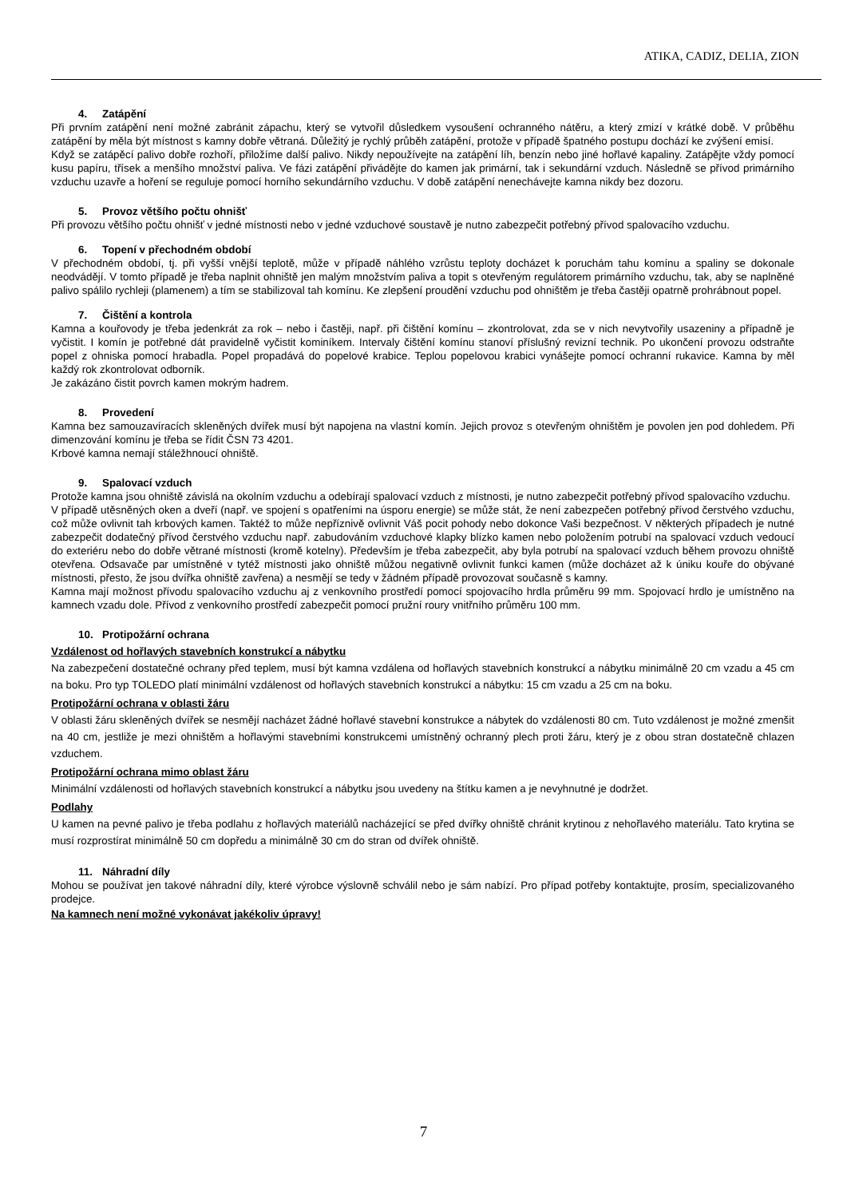ATIKA, CADIZ, DELIA, ZION
4. Zatápění
Při prvním zatápění není možné zabránit zápachu, který se vytvořil důsledkem vysoušení ochranného nátěru, a který zmizí v krátké době. V průběhu zatápění by měla být místnost s kamny dobře větraná. Důležitý je rychlý průběh zatápění, protože v případě špatného postupu dochází ke zvýšení emisí.
Když se zatápěcí palivo dobře rozhoří, přiložíme další palivo. Nikdy nepoužívejte na zatápění líh, benzín nebo jiné hořlavé kapaliny. Zatápějte vždy pomocí kusu papíru, třísek a menšího množství paliva. Ve fázi zatápění přivádějte do kamen jak primární, tak i sekundární vzduch. Následně se přívod primárního vzduchu uzavře a hoření se reguluje pomocí horního sekundárního vzduchu. V době zatápění nenechávejte kamna nikdy bez dozoru.
5. Provoz většího počtu ohnišť
Při provozu většího počtu ohnišť v jedné místnosti nebo v jedné vzduchové soustavě je nutno zabezpečit potřebný přívod spalovacího vzduchu.
6. Topení v přechodném období
V přechodném období, tj. při vyšší vnější teplotě, může v případě náhlého vzrůstu teploty docházet k poruchám tahu komínu a spaliny se dokonale neodvádějí. V tomto případě je třeba naplnit ohniště jen malým množstvím paliva a topit s otevřeným regulátorem primárního vzduchu, tak, aby se naplněné palivo spálilo rychleji (plamenem) a tím se stabilizoval tah komínu. Ke zlepšení proudění vzduchu pod ohništěm je třeba častěji opatrně prohrábnout popel.
7. Čištění a kontrola
Kamna a kouřovody je třeba jedenkrát za rok – nebo i častěji, např. při čištění komínu – zkontrolovat, zda se v nich nevytvořily usazeniny a případně je vyčistit. I komín je potřebné dát pravidelně vyčistit kominíkem. Intervaly čištění komínu stanoví příslušný revizní technik. Po ukončení provozu odstraňte popel z ohniska pomocí hrabadla. Popel propadává do popelové krabice. Teplou popelovou krabici vynášejte pomocí ochranní rukavice. Kamna by měl každý rok zkontrolovat odborník.
Je zakázáno čistit povrch kamen mokrým hadrem.
8. Provedení
Kamna bez samouzavíracích skleněných dvířek musí být napojena na vlastní komín. Jejich provoz s otevřeným ohništěm je povolen jen pod dohledem. Při dimenzování komínu je třeba se řídit ČSN 73 4201.
Krbové kamna nemají stáležhnoucí ohniště.
9. Spalovací vzduch
Protože kamna jsou ohniště závislá na okolním vzduchu a odebírají spalovací vzduch z místnosti, je nutno zabezpečit potřebný přívod spalovacího vzduchu.
V případě utěsněných oken a dveří (např. ve spojení s opatřeními na úsporu energie) se může stát, že není zabezpečen potřebný přívod čerstvého vzduchu, což může ovlivnit tah krbových kamen. Taktéž to může nepříznivě ovlivnit Váš pocit pohody nebo dokonce Vaši bezpečnost. V některých případech je nutné zabezpečit dodatečný přívod čerstvého vzduchu např. zabudováním vzduchové klapky blízko kamen nebo položením potrubí na spalovací vzduch vedoucí do exteriéru nebo do dobře větrané místnosti (kromě kotelny). Především je třeba zabezpečit, aby byla potrubí na spalovací vzduch během provozu ohniště otevřena. Odsavače par umístněné v tytéž místnosti jako ohniště můžou negativně ovlivnit funkci kamen (může docházet až k úniku kouře do obývané místnosti, přesto, že jsou dvířka ohniště zavřena) a nesmějí se tedy v žádném případě provozovat současně s kamny.
Kamna mají možnost přívodu spalovacího vzduchu aj z venkovního prostředí pomocí spojovacího hrdla průměru 99 mm. Spojovací hrdlo je umístněno na kamnech vzadu dole. Přívod z venkovního prostředí zabezpečit pomocí pružní roury vnitřního průměru 100 mm.
10. Protipožární ochrana
Vzdálenost od hořlavých stavebních konstrukcí a nábytku
Na zabezpečení dostatečné ochrany před teplem, musí být kamna vzdálena od hořlavých stavebních konstrukcí a nábytku minimálně 20 cm vzadu a 45 cm na boku. Pro typ TOLEDO platí minimální vzdálenost od hořlavých stavebních konstrukcí a nábytku: 15 cm vzadu a 25 cm na boku.
Protipožární ochrana v oblasti žáru
V oblasti žáru skleněných dvířek se nesmějí nacházet žádné hořlavé stavební konstrukce a nábytek do vzdálenosti 80 cm. Tuto vzdálenost je možné zmenšit na 40 cm, jestliže je mezi ohništěm a hořlavými stavebními konstrukcemi umístněný ochranný plech proti žáru, který je z obou stran dostatečně chlazen vzduchem.
Protipožární ochrana mimo oblast žáru
Minimální vzdálenosti od hořlavých stavebních konstrukcí a nábytku jsou uvedeny na štítku kamen a je nevyhnutné je dodržet.
Podlahy
U kamen na pevné palivo je třeba podlahu z hořlavých materiálů nacházející se před dvířky ohniště chránit krytinou z nehořlavého materiálu. Tato krytina se musí rozprostírat minimálně 50 cm dopředu a minimálně 30 cm do stran od dvířek ohniště.
11. Náhradní díly
Mohou se používat jen takové náhradní díly, které výrobce výslovně schválil nebo je sám nabízí. Pro případ potřeby kontaktujte, prosím, specializovaného prodejce.
Na kamnech není možné vykonávat jakékoliv úpravy!
7